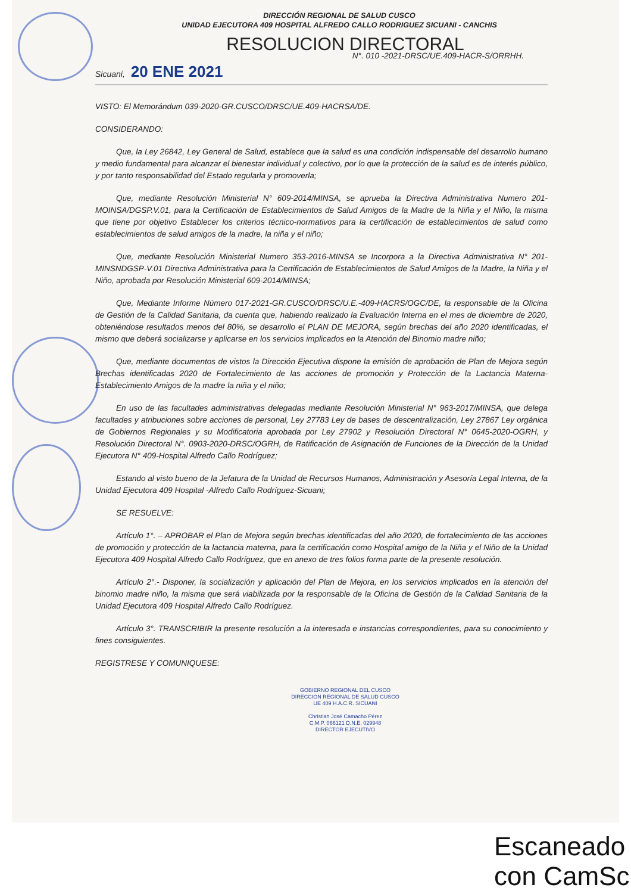DIRECCIÓN REGIONAL DE SALUD CUSCO
UNIDAD EJECUTORA 409 HOSPITAL ALFREDO CALLO RODRIGUEZ SICUANI - CANCHIS
RESOLUCION DIRECTORAL
N°. 010 -2021-DRSC/UE.409-HACR-S/ORRHH.
Sicuani, 20 ENE 2021
VISTO: El Memorándum 039-2020-GR.CUSCO/DRSC/UE.409-HACRSA/DE.
CONSIDERANDO:
Que, la Ley 26842, Ley General de Salud, establece que la salud es una condición indispensable del desarrollo humano y medio fundamental para alcanzar el bienestar individual y colectivo, por lo que la protección de la salud es de interés público, y por tanto responsabilidad del Estado regularla y promoverla;
Que, mediante Resolución Ministerial N° 609-2014/MINSA, se aprueba la Directiva Administrativa Numero 201-MOINSA/DGSP.V.01, para la Certificación de Establecimientos de Salud Amigos de la Madre de la Niña y el Niño, la misma que tiene por objetivo Establecer los criterios técnico-normativos para la certificación de establecimientos de salud como establecimientos de salud amigos de la madre, la niña y el niño;
Que, mediante Resolución Ministerial Numero 353-2016-MINSA se Incorpora a la Directiva Administrativa N° 201-MINSNDGSP-V.01 Directiva Administrativa para la Certificación de Establecimientos de Salud Amigos de la Madre, la Niña y el Niño, aprobada por Resolución Ministerial 609-2014/MINSA;
Que, Mediante Informe Número 017-2021-GR.CUSCO/DRSC/U.E.-409-HACRS/OGC/DE, la responsable de la Oficina de Gestión de la Calidad Sanitaria, da cuenta que, habiendo realizado la Evaluación Interna en el mes de diciembre de 2020, obteniéndose resultados menos del 80%, se desarrollo el PLAN DE MEJORA, según brechas del año 2020 identificadas, el mismo que deberá socializarse y aplicarse en los servicios implicados en la Atención del Binomio madre niño;
Que, mediante documentos de vistos la Dirección Ejecutiva dispone la emisión de aprobación de Plan de Mejora según Brechas identificadas 2020 de Fortalecimiento de las acciones de promoción y Protección de la Lactancia Materna-Establecimiento Amigos de la madre la niña y el niño;
En uso de las facultades administrativas delegadas mediante Resolución Ministerial N° 963-2017/MINSA, que delega facultades y atribuciones sobre acciones de personal, Ley 27783 Ley de bases de descentralización, Ley 27867 Ley orgánica de Gobiernos Regionales y su Modificatoria aprobada por Ley 27902 y Resolución Directoral N° 0645-2020-OGRH, y Resolución Directoral N°. 0903-2020-DRSC/OGRH, de Ratificación de Asignación de Funciones de la Dirección de la Unidad Ejecutora N° 409-Hospital Alfredo Callo Rodríguez;
Estando al visto bueno de la Jefatura de la Unidad de Recursos Humanos, Administración y Asesoría Legal Interna, de la Unidad Ejecutora 409 Hospital -Alfredo Callo Rodríguez-Sicuani;
SE RESUELVE:
Artículo 1°. – APROBAR el Plan de Mejora según brechas identificadas del año 2020, de fortalecimiento de las acciones de promoción y protección de la lactancia materna, para la certificación como Hospital amigo de la Niña y el Niño de la Unidad Ejecutora 409 Hospital Alfredo Callo Rodríguez, que en anexo de tres folios forma parte de la presente resolución.
Artículo 2°.- Disponer, la socialización y aplicación del Plan de Mejora, en los servicios implicados en la atención del binomio madre niño, la misma que será viabilizada por la responsable de la Oficina de Gestión de la Calidad Sanitaria de la Unidad Ejecutora 409 Hospital Alfredo Callo Rodríguez.
Artículo 3°. TRANSCRIBIR la presente resolución a la interesada e instancias correspondientes, para su conocimiento y fines consiguientes.
REGISTRESE Y COMUNIQUESE:
GOBIERNO REGIONAL DEL CUSCO
DIRECCION REGIONAL DE SALUD CUSCO
UE 409 H.A.C.R. SICUANI
Christian José Camacho Pérez
C.M.P. 066121 D.N.E. 029948
DIRECTOR EJECUTIVO
Escaneado con CamSc